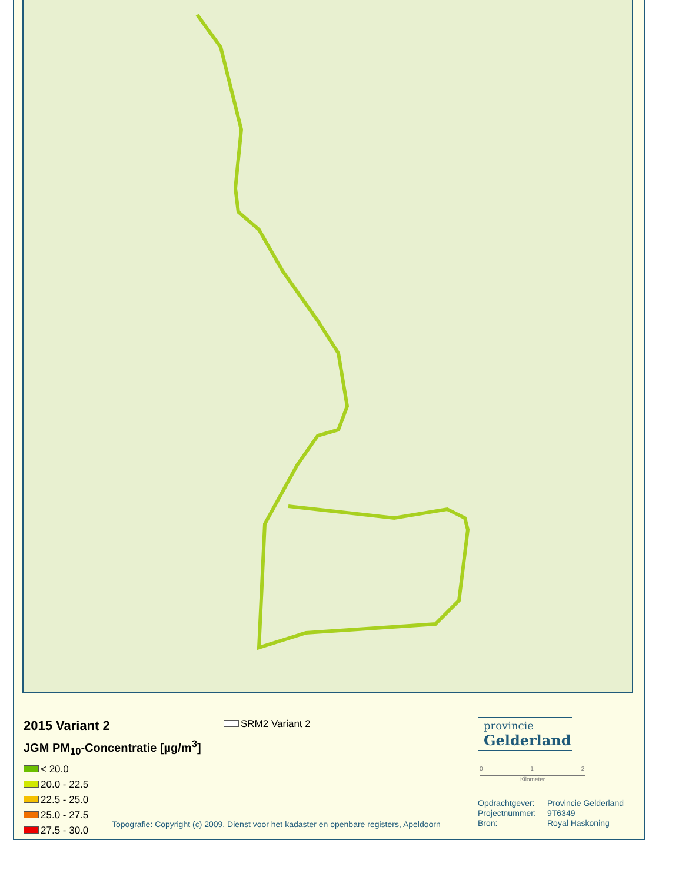2015 Variant 2
JGM PM<sub>10</sub>-Concentratie [µg/m<sup>3</sup>]
< 20.0
20.0 - 22.5
22.5 - 25.0
25.0 - 27.5
27.5 - 30.0
SRM2 Variant 2
Topografie: Copyright (c) 2009, Dienst voor het kadaster en openbare registers, Apeldoorn
provincie
Gelderland
0 1 2
Kilometer
Opdrachtgever: Provincie Gelderland
Projectnummer: 9T6349
Bron: Royal Haskoning